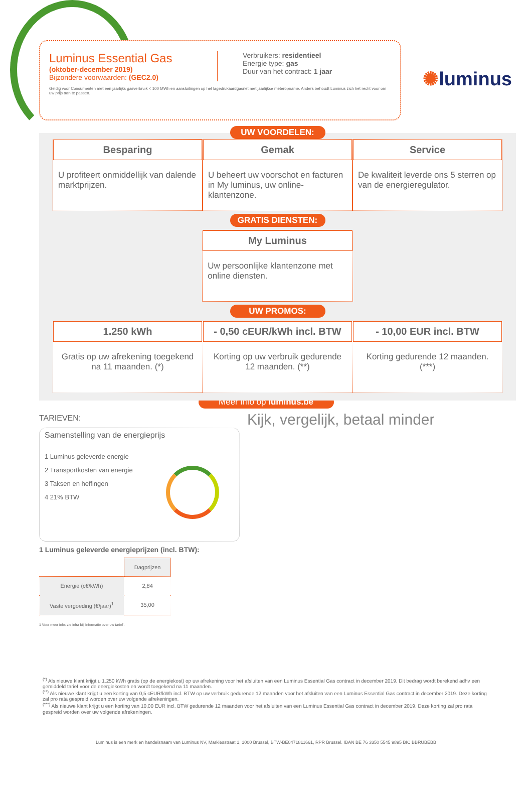✺luminus
Luminus Essential Gas
(oktober-december 2019)
Bijzondere voorwaarden: (GEC2.0)
Verbruikers: residentieel
Energie type: gas
Duur van het contract: 1 jaar
Geldig voor Consumenten met een jaarlijks gasverbruik < 100 MWh en aansluitingen op het lagedrukaardgasnet met jaarlijkse meteropname. Anders behoudt Luminus zich het recht voor om uw prijs aan te passen.
UW VOORDELEN:
Besparing
U profiteert onmiddellijk van dalende marktprijzen.
Gemak
U beheert uw voorschot en facturen in My luminus, uw online-klantenzone.
Service
De kwaliteit leverde ons 5 sterren op van de energieregulator.
GRATIS DIENSTEN:
My Luminus
Uw persoonlijke klantenzone met online diensten.
UW PROMOS:
1.250 kWh
Gratis op uw afrekening toegekend na 11 maanden. (*)
- 0,50 cEUR/kWh incl. BTW
Korting op uw verbruik gedurende 12 maanden. (**)
- 10,00 EUR incl. BTW
Korting gedurende 12 maanden. (***)
Meer info op luminus.be
TARIEVEN:
Samenstelling van de energieprijs
1 Luminus geleverde energie
2 Transportkosten van energie
3 Taksen en heffingen
4 21% BTW
Kijk, vergelijk, betaal minder
1 Luminus geleverde energieprijzen (incl. BTW):
| | Dagprijzen |
| Energie (c€/kWh) | 2,84 |
| Vaste vergoeding (€/jaar)<sup>1</sup> | 35,00 |
1 Voor meer info: zie infra bij 'Informatie over uw tarief'.
<sup>(*)</sup> Als nieuwe klant krijgt u 1.250 kWh gratis (op de energiekost) op uw afrekening voor het afsluiten van een Luminus Essential Gas contract in december 2019. Dit bedrag wordt berekend adhv een gemiddeld tarief voor de energiekosten en wordt toegekend na 11 maanden.
<sup>(**)</sup> Als nieuwe klant krijgt u een korting van 0,5 cEUR/kWh incl. BTW op uw verbruik gedurende 12 maanden voor het afsluiten van een Luminus Essential Gas contract in december 2019. Deze korting zal pro rata gespreid worden over uw volgende afrekeningen.
<sup>(***)</sup> Als nieuwe klant krijgt u een korting van 10,00 EUR incl. BTW gedurende 12 maanden voor het afsluiten van een Luminus Essential Gas contract in december 2019. Deze korting zal pro rata gespreid worden over uw volgende afrekeningen.
Luminus is een merk en handelsnaam van Luminus NV, Markiesstraat 1, 1000 Brussel, BTW-BE0471811661, RPR Brussel. IBAN BE 76 3350 5545 9895 BIC BBRUBEBB